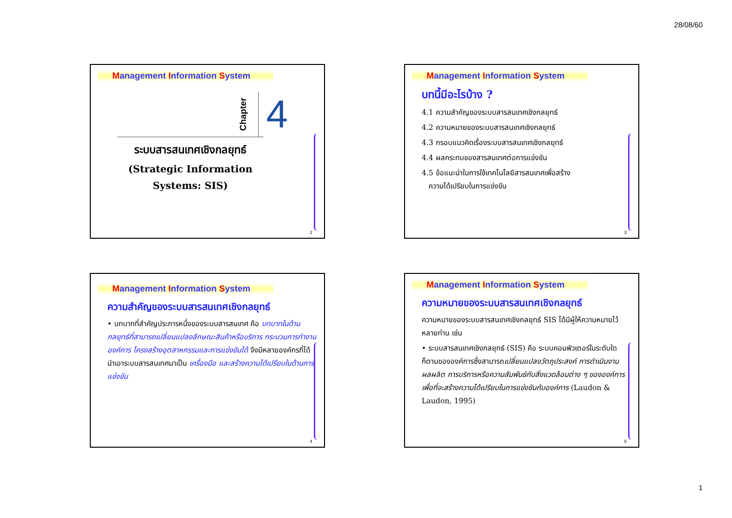28/08/60
Management Information System
Chapter 4
ระบบสารสนเทศเชิงกลยุทธ์
(Strategic Information
Systems: SIS)
2
Management Information System
บทนี้มีอะไรบ้าง ?
4.1 ความสำคัญของระบบสารสนเทศเชิงกลยุทธ์
4.2 ความหมายของระบบสารสนเทศเชิงกลยุทธ์
4.3 กรอบแนวคิดเรื่องระบบสารสนเทศเชิงกลยุทธ์
4.4 ผลกระทบของสารสนเทศต่อการแข่งขัน
4.5 ข้อแนะนำในการใช้เทคโนโลยีสารสนเทศเพื่อสร้าง
ความได้เปรียบในการแข่งขัน
3
Management Information System
ความสำคัญของระบบสารสนเทศเชิงกลยุทธ์
• บทบาทที่สำคัญประการหนึ่งของระบบสารสนเทศ คือ บทบาทในด้านกลยุทธ์ที่สามารถเปลี่ยนแปลงลักษณะสินค้าหรือบริการ กระบวนการทำงาน องค์การ โครงสร้างอุตสาหกรรมและการแข่งขันได้ จึงมีหลายองค์กรที่ได้นำเอาระบบสารสนเทศมาเป็น เครื่องมือ และสร้างความได้เปรียบในด้านการแข่งขัน
4
Management Information System
ความหมายของระบบสารสนเทศเชิงกลยุทธ์
ความหมายของระบบสารสนเทศเชิงกลยุทธ์ SIS ได้มีผู้ให้ความหมายไว้หลายท่าน เช่น
• ระบบสารสนเทศเชิงกลยุทธ์ (SIS) คือ ระบบคอมพิวเตอร์ในระดับใดก็ตามขององค์การซึ่งสามารถเปลี่ยนแปลงวัตถุประสงค์ การดำเนินงาน ผลผลิต การบริการหรือความสัมพันธ์กับสิ่งแวดล้อมต่าง ๆ ขององค์การ เพื่อที่จะสร้างความได้เปรียบในการแข่งขันกับองค์การ (Laudon & Laudon, 1995)
5
1